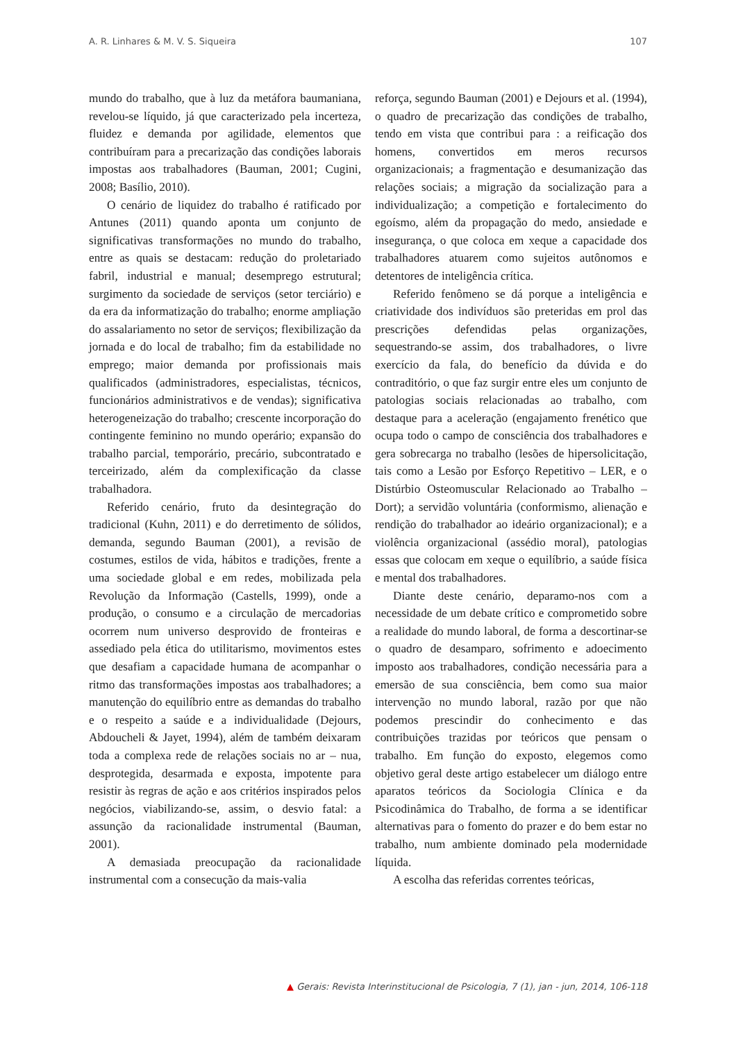A. R. Linhares & M. V. S. Siqueira 107
mundo do trabalho, que à luz da metáfora baumaniana, revelou-se líquido, já que caracterizado pela incerteza, fluidez e demanda por agilidade, elementos que contribuíram para a precarização das condições laborais impostas aos trabalhadores (Bauman, 2001; Cugini, 2008; Basílio, 2010).
O cenário de liquidez do trabalho é ratificado por Antunes (2011) quando aponta um conjunto de significativas transformações no mundo do trabalho, entre as quais se destacam: redução do proletariado fabril, industrial e manual; desemprego estrutural; surgimento da sociedade de serviços (setor terciário) e da era da informatização do trabalho; enorme ampliação do assalariamento no setor de serviços; flexibilização da jornada e do local de trabalho; fim da estabilidade no emprego; maior demanda por profissionais mais qualificados (administradores, especialistas, técnicos, funcionários administrativos e de vendas); significativa heterogeneização do trabalho; crescente incorporação do contingente feminino no mundo operário; expansão do trabalho parcial, temporário, precário, subcontratado e terceirizado, além da complexificação da classe trabalhadora.
Referido cenário, fruto da desintegração do tradicional (Kuhn, 2011) e do derretimento de sólidos, demanda, segundo Bauman (2001), a revisão de costumes, estilos de vida, hábitos e tradições, frente a uma sociedade global e em redes, mobilizada pela Revolução da Informação (Castells, 1999), onde a produção, o consumo e a circulação de mercadorias ocorrem num universo desprovido de fronteiras e assediado pela ética do utilitarismo, movimentos estes que desafiam a capacidade humana de acompanhar o ritmo das transformações impostas aos trabalhadores; a manutenção do equilíbrio entre as demandas do trabalho e o respeito a saúde e a individualidade (Dejours, Abdoucheli & Jayet, 1994), além de também deixaram toda a complexa rede de relações sociais no ar – nua, desprotegida, desarmada e exposta, impotente para resistir às regras de ação e aos critérios inspirados pelos negócios, viabilizando-se, assim, o desvio fatal: a assunção da racionalidade instrumental (Bauman, 2001).
A demasiada preocupação da racionalidade instrumental com a consecução da mais-valia
reforça, segundo Bauman (2001) e Dejours et al. (1994), o quadro de precarização das condições de trabalho, tendo em vista que contribui para : a reificação dos homens, convertidos em meros recursos organizacionais; a fragmentação e desumanização das relações sociais; a migração da socialização para a individualização; a competição e fortalecimento do egoísmo, além da propagação do medo, ansiedade e insegurança, o que coloca em xeque a capacidade dos trabalhadores atuarem como sujeitos autônomos e detentores de inteligência crítica.
Referido fenômeno se dá porque a inteligência e criatividade dos indivíduos são preteridas em prol das prescrições defendidas pelas organizações, sequestrando-se assim, dos trabalhadores, o livre exercício da fala, do benefício da dúvida e do contraditório, o que faz surgir entre eles um conjunto de patologias sociais relacionadas ao trabalho, com destaque para a aceleração (engajamento frenético que ocupa todo o campo de consciência dos trabalhadores e gera sobrecarga no trabalho (lesões de hipersolicitação, tais como a Lesão por Esforço Repetitivo – LER, e o Distúrbio Osteomuscular Relacionado ao Trabalho – Dort); a servidão voluntária (conformismo, alienação e rendição do trabalhador ao ideário organizacional); e a violência organizacional (assédio moral), patologias essas que colocam em xeque o equilíbrio, a saúde física e mental dos trabalhadores.
Diante deste cenário, deparamo-nos com a necessidade de um debate crítico e comprometido sobre a realidade do mundo laboral, de forma a descortinar-se o quadro de desamparo, sofrimento e adoecimento imposto aos trabalhadores, condição necessária para a emersão de sua consciência, bem como sua maior intervenção no mundo laboral, razão por que não podemos prescindir do conhecimento e das contribuições trazidas por teóricos que pensam o trabalho. Em função do exposto, elegemos como objetivo geral deste artigo estabelecer um diálogo entre aparatos teóricos da Sociologia Clínica e da Psicodinâmica do Trabalho, de forma a se identificar alternativas para o fomento do prazer e do bem estar no trabalho, num ambiente dominado pela modernidade líquida.
A escolha das referidas correntes teóricas,
▲ Gerais: Revista Interinstitucional de Psicologia, 7 (1), jan - jun, 2014, 106-118